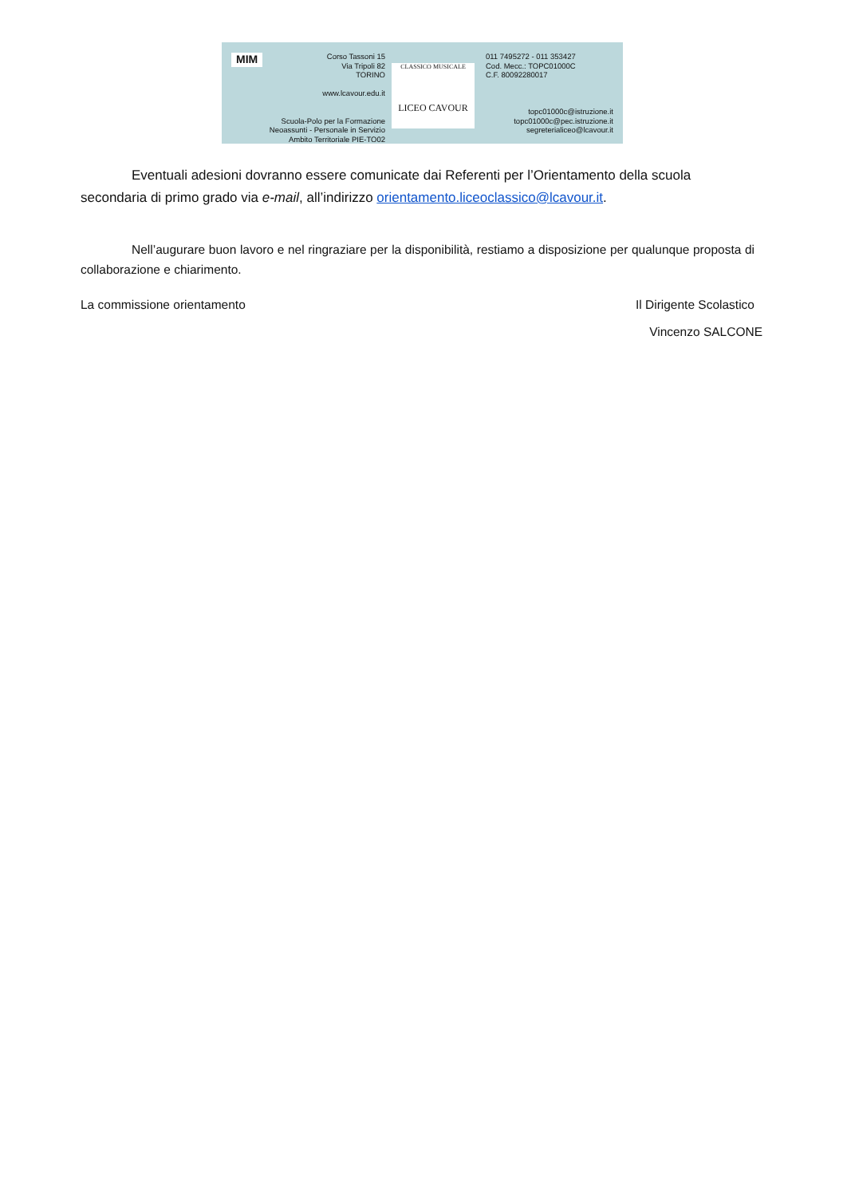MIM
Corso Tassoni 15
Via Tripoli 82
TORINO
www.lcavour.edu.it
Scuola-Polo per la Formazione
Neoassunti - Personale in Servizio
Ambito Territoriale PIE-TO02
CLASSICO MUSICALE
LICEO CAVOUR
011 7495272 - 011 353427
Cod. Mecc.: TOPC01000C
C.F. 80092280017
topc01000c@istruzione.it
topc01000c@pec.istruzione.it
segreterialiceo@lcavour.it
Eventuali adesioni dovranno essere comunicate dai Referenti per l’Orientamento della scuola secondaria di primo grado via e-mail, all’indirizzo orientamento.liceoclassico@lcavour.it.
Nell’augurare buon lavoro e nel ringraziare per la disponibilità, restiamo a disposizione per qualunque proposta di collaborazione e chiarimento.
La commissione orientamento Il Dirigente Scolastico
Vincenzo SALCONE